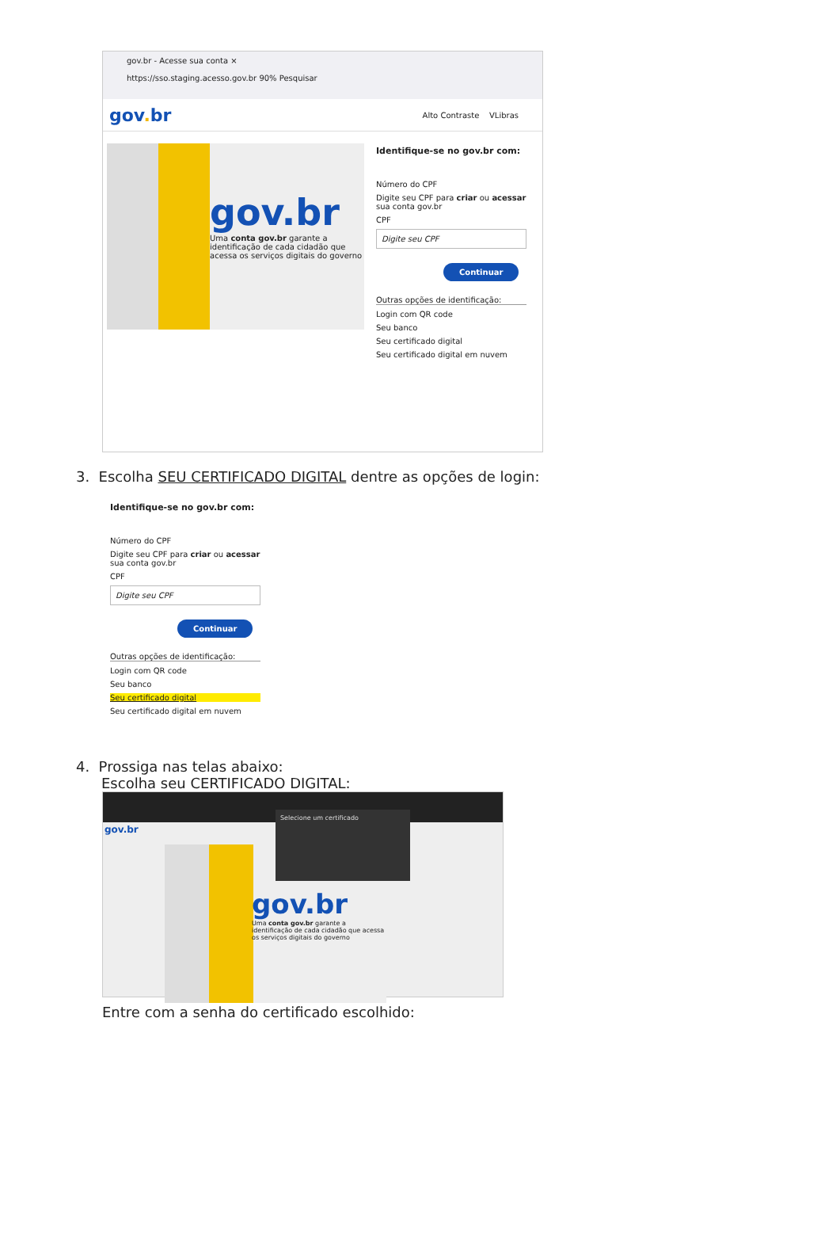gov.br - Acesse sua conta ×
https://sso.staging.acesso.gov.br 90% Pesquisar
gov. br
Alto Contraste VLibras
gov.br
Uma conta gov.br garante a identificação de cada cidadão que acessa os serviços digitais do governo
Identifique-se no gov.br com:
Número do CPF
Digite seu CPF para criar ou acessar sua conta gov.br
CPF
Digite seu CPF
Continuar
Outras opções de identificação:
Login com QR code
Seu banco
Seu certificado digital
Seu certificado digital em nuvem
3. Escolha SEU CERTIFICADO DIGITAL dentre as opções de login:
Identifique-se no gov.br com:
Número do CPF
Digite seu CPF para criar ou acessar sua conta gov.br
CPF
Digite seu CPF
Continuar
Outras opções de identificação:
Login com QR code
Seu banco
Seu certificado digital
Seu certificado digital em nuvem
4. Prossiga nas telas abaixo:
Escolha seu CERTIFICADO DIGITAL:
gov.br
Selecione um certificado
gov.br
Uma conta gov.br garante a identificação de cada cidadão que acessa os serviços digitais do governo
Entre com a senha do certificado escolhido: